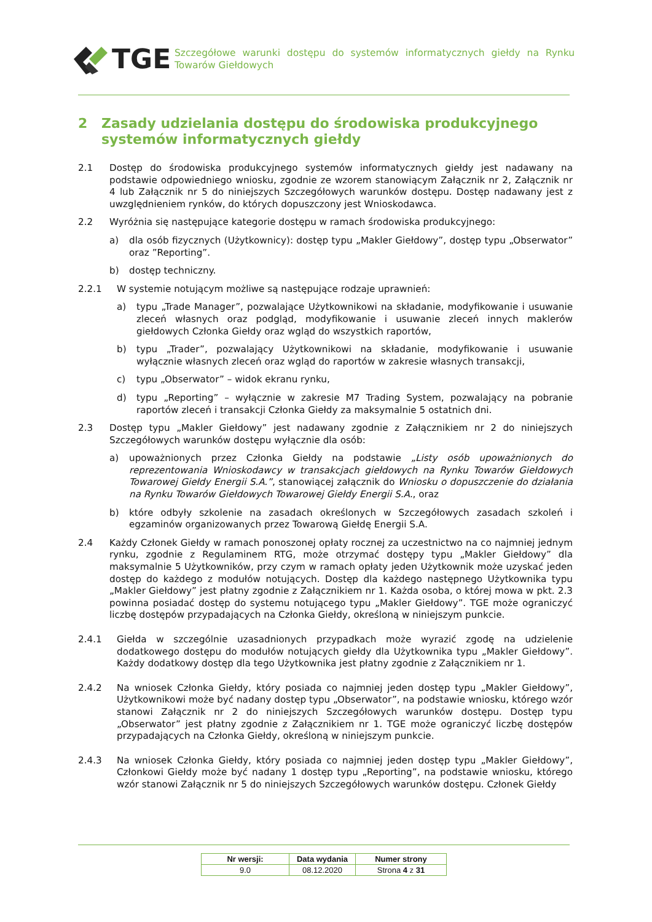TGE
Szczegółowe warunki dostępu do systemów informatycznych giełdy na Rynku Towarów Giełdowych
2 Zasady udzielania dostępu do środowiska produkcyjnego systemów informatycznych giełdy
2.1 Dostęp do środowiska produkcyjnego systemów informatycznych giełdy jest nadawany na podstawie odpowiedniego wniosku, zgodnie ze wzorem stanowiącym Załącznik nr 2, Załącznik nr 4 lub Załącznik nr 5 do niniejszych Szczegółowych warunków dostępu. Dostęp nadawany jest z uwzględnieniem rynków, do których dopuszczony jest Wnioskodawca.
2.2 Wyróżnia się następujące kategorie dostępu w ramach środowiska produkcyjnego:
a) dla osób fizycznych (Użytkownicy): dostęp typu „Makler Giełdowy”, dostęp typu „Obserwator” oraz ”Reporting”.
b) dostęp techniczny.
2.2.1 W systemie notującym możliwe są następujące rodzaje uprawnień:
a) typu „Trade Manager”, pozwalające Użytkownikowi na składanie, modyfikowanie i usuwanie zleceń własnych oraz podgląd, modyfikowanie i usuwanie zleceń innych maklerów giełdowych Członka Giełdy oraz wgląd do wszystkich raportów,
b) typu „Trader”, pozwalający Użytkownikowi na składanie, modyfikowanie i usuwanie wyłącznie własnych zleceń oraz wgląd do raportów w zakresie własnych transakcji,
c) typu „Obserwator” – widok ekranu rynku,
d) typu „Reporting” – wyłącznie w zakresie M7 Trading System, pozwalający na pobranie raportów zleceń i transakcji Członka Giełdy za maksymalnie 5 ostatnich dni.
2.3 Dostęp typu „Makler Giełdowy” jest nadawany zgodnie z Załącznikiem nr 2 do niniejszych Szczegółowych warunków dostępu wyłącznie dla osób:
a) upoważnionych przez Członka Giełdy na podstawie „Listy osób upoważnionych do reprezentowania Wnioskodawcy w transakcjach giełdowych na Rynku Towarów Giełdowych Towarowej Giełdy Energii S.A.”, stanowiącej załącznik do Wniosku o dopuszczenie do działania na Rynku Towarów Giełdowych Towarowej Giełdy Energii S.A., oraz
b) które odbyły szkolenie na zasadach określonych w Szczegółowych zasadach szkoleń i egzaminów organizowanych przez Towarową Giełdę Energii S.A.
2.4 Każdy Członek Giełdy w ramach ponoszonej opłaty rocznej za uczestnictwo na co najmniej jednym rynku, zgodnie z Regulaminem RTG, może otrzymać dostępy typu „Makler Giełdowy” dla maksymalnie 5 Użytkowników, przy czym w ramach opłaty jeden Użytkownik może uzyskać jeden dostęp do każdego z modułów notujących. Dostęp dla każdego następnego Użytkownika typu „Makler Giełdowy” jest płatny zgodnie z Załącznikiem nr 1. Każda osoba, o której mowa w pkt. 2.3 powinna posiadać dostęp do systemu notującego typu „Makler Giełdowy”. TGE może ograniczyć liczbę dostępów przypadających na Członka Giełdy, określoną w niniejszym punkcie.
2.4.1 Giełda w szczególnie uzasadnionych przypadkach może wyrazić zgodę na udzielenie dodatkowego dostępu do modułów notujących giełdy dla Użytkownika typu „Makler Giełdowy”. Każdy dodatkowy dostęp dla tego Użytkownika jest płatny zgodnie z Załącznikiem nr 1.
2.4.2 Na wniosek Członka Giełdy, który posiada co najmniej jeden dostęp typu „Makler Giełdowy”, Użytkownikowi może być nadany dostęp typu „Obserwator”, na podstawie wniosku, którego wzór stanowi Załącznik nr 2 do niniejszych Szczegółowych warunków dostępu. Dostęp typu „Obserwator” jest płatny zgodnie z Załącznikiem nr 1. TGE może ograniczyć liczbę dostępów przypadających na Członka Giełdy, określoną w niniejszym punkcie.
2.4.3 Na wniosek Członka Giełdy, który posiada co najmniej jeden dostęp typu „Makler Giełdowy”, Członkowi Giełdy może być nadany 1 dostęp typu „Reporting”, na podstawie wniosku, którego wzór stanowi Załącznik nr 5 do niniejszych Szczegółowych warunków dostępu. Członek Giełdy
| Nr wersji: | Data wydania | Numer strony |
| --- | --- | --- |
| 9.0 | 08.12.2020 | Strona 4 z 31 |